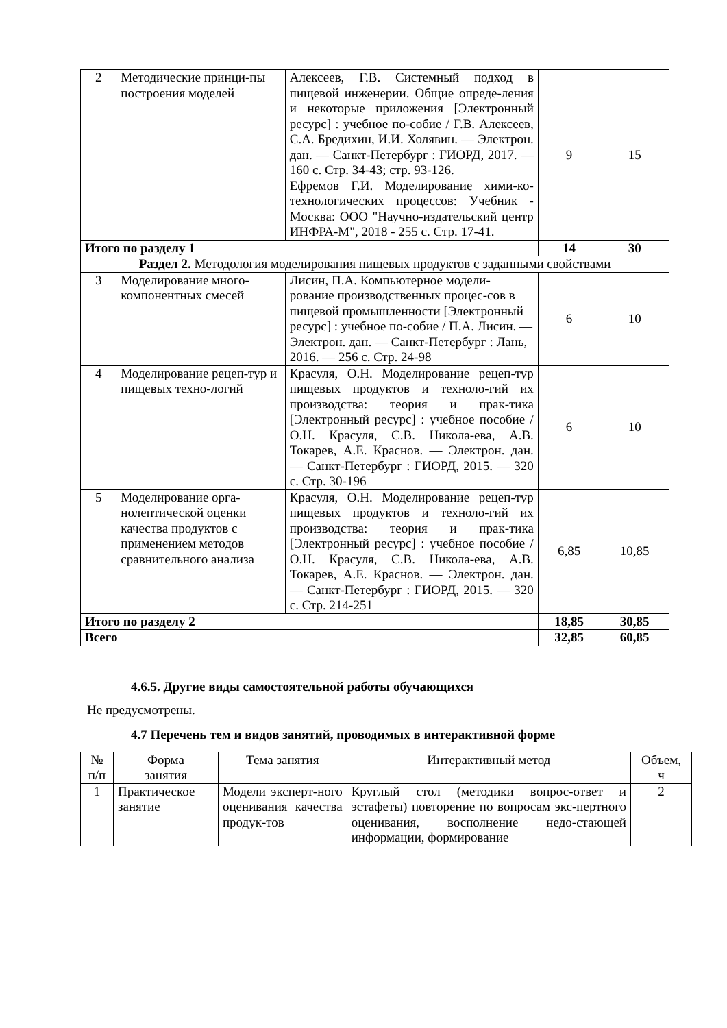| 2 | Методические принци-пы построения моделей | Алексеев, Г.В. Системный подход в пищевой инженерии. Общие опреде-ления и некоторые приложения [Электронный ресурс] : учебное по-собие / Г.В. Алексеев, С.А. Бредихин, И.И. Холявин. — Электрон. дан. — Санкт-Петербург : ГИОРД, 2017. — 160 с. Стр. 34-43; стр. 93-126. Ефремов Г.И. Моделирование хими-ко-технологических процессов: Учебник - Москва: ООО "Научно-издательский центр ИНФРА-М", 2018 - 255 с. Стр. 17-41. | 9 | 15 |
| Итого по разделу 1 | | | 14 | 30 |
| Раздел 2. Методология моделирования пищевых продуктов с заданными свойствами | | | | |
| 3 | Моделирование много-компонентных смесей | Лисин, П.А. Компьютерное модели-рование производственных процес-сов в пищевой промышленности [Электронный ресурс] : учебное по-собие / П.А. Лисин. — Электрон. дан. — Санкт-Петербург : Лань, 2016. — 256 с. Стр. 24-98 | 6 | 10 |
| 4 | Моделирование рецеп-тур и пищевых техно-логий | Красуля, О.Н. Моделирование рецеп-тур пищевых продуктов и техноло-гий их производства: теория и прак-тика [Электронный ресурс] : учебное пособие / О.Н. Красуля, С.В. Никола-ева, А.В. Токарев, А.Е. Краснов. — Электрон. дан. — Санкт-Петербург : ГИОРД, 2015. — 320 с. Стр. 30-196 | 6 | 10 |
| 5 | Моделирование орга-нолептической оценки качества продуктов с применением методов сравнительного анализа | Красуля, О.Н. Моделирование рецеп-тур пищевых продуктов и техноло-гий их производства: теория и прак-тика [Электронный ресурс] : учебное пособие / О.Н. Красуля, С.В. Никола-ева, А.В. Токарев, А.Е. Краснов. — Электрон. дан. — Санкт-Петербург : ГИОРД, 2015. — 320 с. Стр. 214-251 | 6,85 | 10,85 |
| Итого по разделу 2 | | | 18,85 | 30,85 |
| Всего | | | 32,85 | 60,85 |
4.6.5. Другие виды самостоятельной работы обучающихся
Не предусмотрены.
4.7 Перечень тем и видов занятий, проводимых в интерактивной форме
| № п/п | Форма занятия | Тема занятия | Интерактивный метод | Объем, ч |
| 1 | Практическое занятие | Модели эксперт-ного оценивания качества продук-тов | Круглый стол (методики вопрос-ответ и эстафеты) повторение по вопросам экс-пертного оценивания, восполнение недо-стающей информации, формирование | 2 |